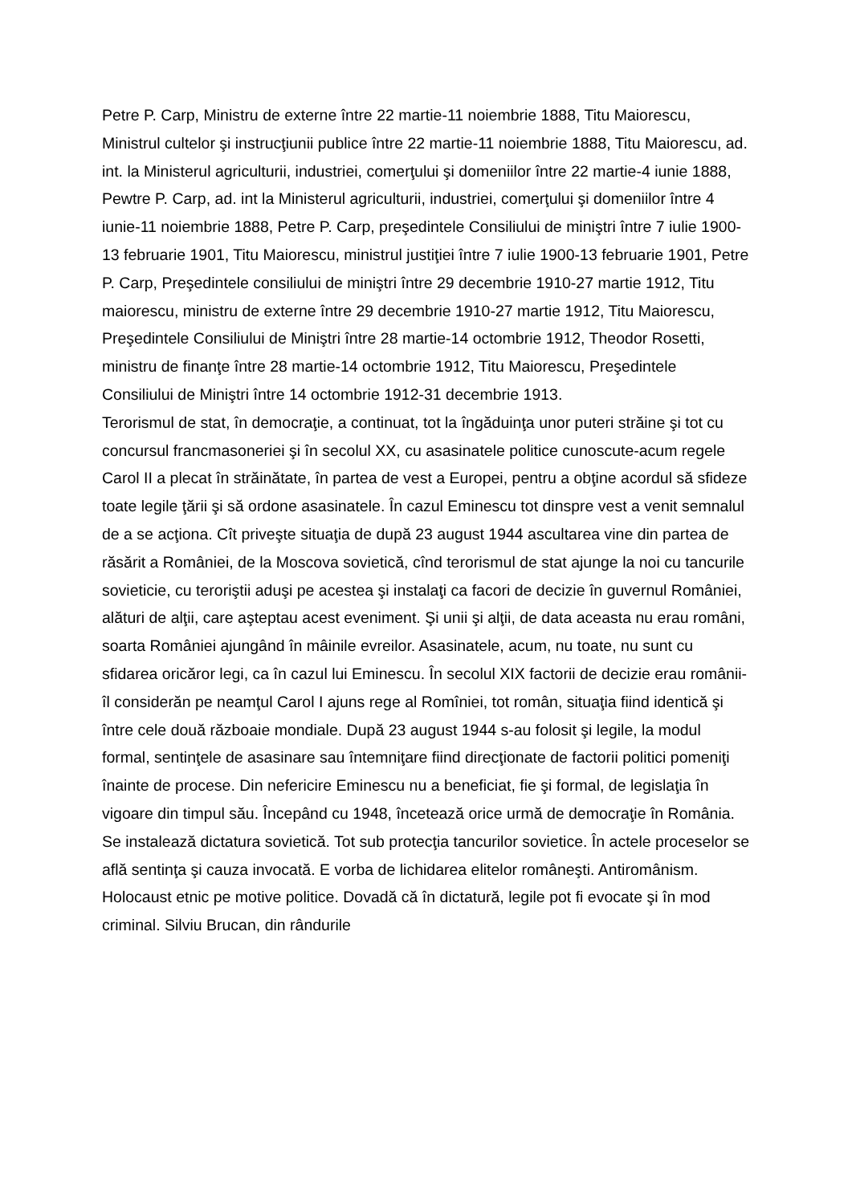Petre P. Carp, Ministru de externe între 22 martie-11 noiembrie 1888, Titu Maiorescu, Ministrul cultelor şi instrucţiunii publice între 22 martie-11 noiembrie 1888, Titu Maiorescu, ad. int. la Ministerul agriculturii, industriei, comerţului şi domeniilor între 22 martie-4 iunie 1888, Pewtre P. Carp, ad. int la Ministerul agriculturii, industriei, comerţului şi domeniilor între 4 iunie-11 noiembrie 1888, Petre P. Carp, preşedintele Consiliului de miniştri între 7 iulie 1900-13 februarie 1901, Titu Maiorescu, ministrul justiţiei între 7 iulie 1900-13 februarie 1901, Petre P. Carp, Preşedintele consiliului de miniştri între 29 decembrie 1910-27 martie 1912, Titu maiorescu, ministru de externe între 29 decembrie 1910-27 martie 1912, Titu Maiorescu, Preşedintele Consiliului de Miniştri între 28 martie-14 octombrie 1912, Theodor Rosetti, ministru de finanţe între 28 martie-14 octombrie 1912, Titu Maiorescu, Preşedintele Consiliului de Miniştri între 14 octombrie 1912-31 decembrie 1913.
Terorismul de stat, în democraţie, a continuat, tot la îngăduinţa unor puteri străine şi tot cu concursul francmasoneriei şi în secolul XX, cu asasinatele politice cunoscute-acum regele Carol II a plecat în străinătate, în partea de vest a Europei, pentru a obţine acordul să sfideze toate legile ţării şi să ordone asasinatele. În cazul Eminescu tot dinspre vest a venit semnalul de a se acţiona. Cît priveşte situaţia de după 23 august 1944 ascultarea vine din partea de răsărit a României, de la Moscova sovietică, cînd terorismul de stat ajunge la noi cu tancurile sovieticie, cu teroriştii aduşi pe acestea şi instalaţi ca facori de decizie în guvernul României, alături de alţii, care aşteptau acest eveniment. Şi unii şi alţii, de data aceasta nu erau români, soarta României ajungând în mâinile evreilor. Asasinatele, acum, nu toate, nu sunt cu sfidarea oricăror legi, ca în cazul lui Eminescu. În secolul XIX factorii de decizie erau românii-îl considerăn pe neamţul Carol I ajuns rege al Romîniei, tot român, situaţia fiind identică şi între cele două războaie mondiale. După 23 august 1944 s-au folosit şi legile, la modul formal, sentinţele de asasinare sau întemniţare fiind direcţionate de factorii politici pomeniţi înainte de procese. Din nefericire Eminescu nu a beneficiat, fie şi formal, de legislaţia în vigoare din timpul său. Începând cu 1948, încetează orice urmă de democraţie în România. Se instalează dictatura sovietică. Tot sub protecţia tancurilor sovietice. În actele proceselor se află sentinţa şi cauza invocată. E vorba de lichidarea elitelor româneşti. Antiromânism. Holocaust etnic pe motive politice. Dovadă că în dictatură, legile pot fi evocate şi în mod criminal. Silviu Brucan, din rândurile